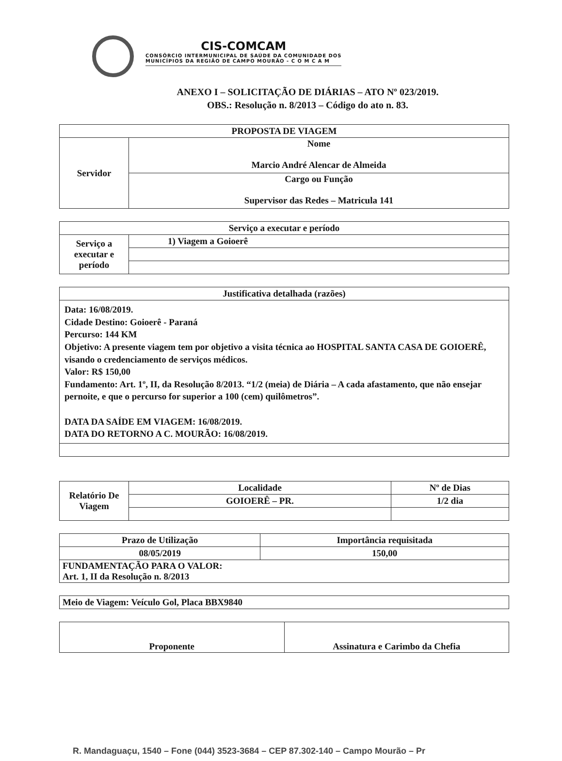CIS-COMCAM
CONSÓRCIO INTERMUNICIPAL DE SAÚDE DA COMUNIDADE DOS
MUNICÍPIOS DA REGIÃO DE CAMPO MOURÃO - C O M C A M
ANEXO I – SOLICITAÇÃO DE DIÁRIAS – ATO Nº 023/2019.
OBS.: Resolução n. 8/2013 – Código do ato n. 83.
| PROPOSTA DE VIAGEM | |
| --- | --- |
| Servidor | Nome Marcio André Alencar de Almeida |
| | Cargo ou Função Supervisor das Redes – Matricula 141 |
| Serviço a executar e período | |
| --- | --- |
| Serviço a executar e período | 1) Viagem a Goioerê |
| Justificativa detalhada (razões) |
| --- |
| Data: 16/08/2019. Cidade Destino: Goioerê - Paraná Percurso: 144 KM Objetivo: A presente viagem tem por objetivo a visita técnica ao HOSPITAL SANTA CASA DE GOIOERÊ, visando o credenciamento de serviços médicos. Valor: R$ 150,00 Fundamento: Art. 1º, II, da Resolução 8/2013. “1/2 (meia) de Diária – A cada afastamento, que não ensejar pernoite, e que o percurso for superior a 100 (cem) quilômetros”. DATA DA SAÍDE EM VIAGEM: 16/08/2019. DATA DO RETORNO A C. MOURÃO: 16/08/2019. |
| Relatório De Viagem | Localidade | Nº de Dias |
| | GOIOERÊ – PR. | 1/2 dia |
| Prazo de Utilização | Importância requisitada |
| 08/05/2019 | 150,00 |
| FUNDAMENTAÇÃO PARA O VALOR: Art. 1, II da Resolução n. 8/2013 | |
| Meio de Viagem: Veículo Gol, Placa BBX9840 |
| Proponente | Assinatura e Carimbo da Chefia |
R. Mandaguaçu, 1540 – Fone (044) 3523-3684 – CEP 87.302-140 – Campo Mourão – Pr